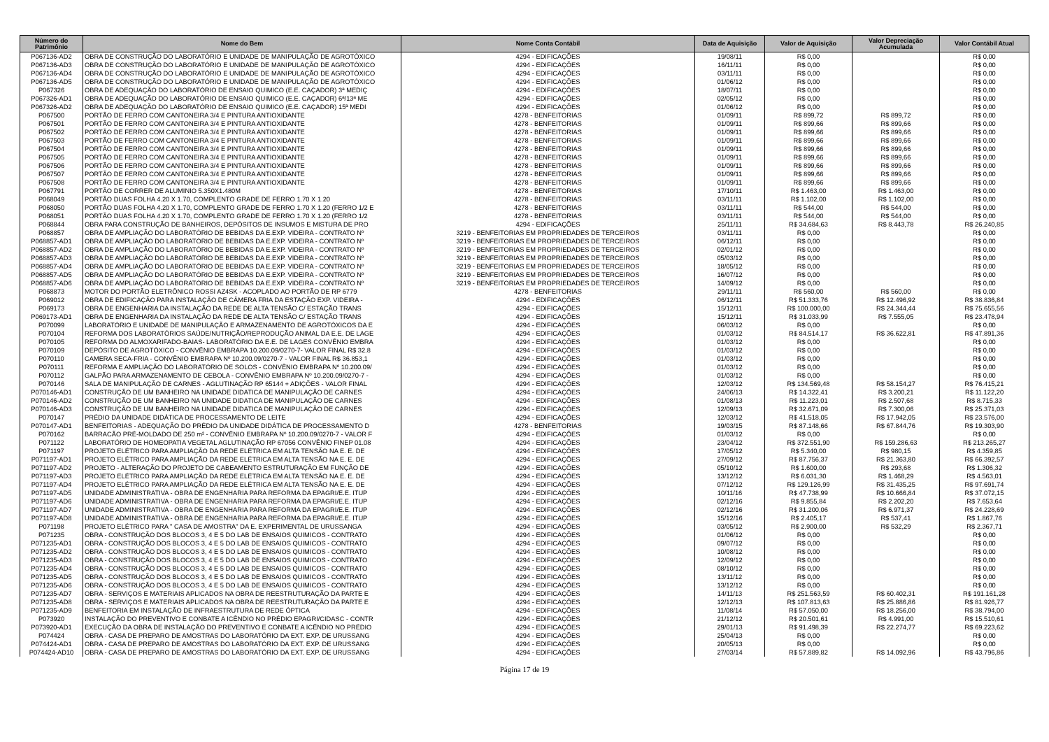| Número do Patrimônio | Nome do Bem | Nome Conta Contábil | Data de Aquisição | Valor de Aquisição | Valor Depreciação Acumulada | Valor Contábil Atual |
| --- | --- | --- | --- | --- | --- | --- |
| P067136-AD2 | OBRA DE CONSTRUÇÃO DO LABORATÓRIO E UNIDADE DE MANIPULAÇÃO DE AGROTÓXICO | 4294 - EDIFICAÇÕES | 19/08/11 | R$ 0,00 | | R$ 0,00 |
| P067136-AD3 | OBRA DE CONSTRUÇÃO DO LABORATÓRIO E UNIDADE DE MANIPULAÇÃO DE AGROTÓXICO | 4294 - EDIFICAÇÕES | 16/11/11 | R$ 0,00 | | R$ 0,00 |
| P067136-AD4 | OBRA DE CONSTRUÇÃO DO LABORATÓRIO E UNIDADE DE MANIPULAÇÃO DE AGROTÓXICO | 4294 - EDIFICAÇÕES | 03/11/11 | R$ 0,00 | | R$ 0,00 |
| P067136-AD5 | OBRA DE CONSTRUÇÃO DO LABORATÓRIO E UNIDADE DE MANIPULAÇÃO DE AGROTÓXICO | 4294 - EDIFICAÇÕES | 01/06/12 | R$ 0,00 | | R$ 0,00 |
| P067326 | OBRA DE ADEQUAÇÃO DO LABORATÓRIO DE ENSAIO QUIMICO (E.E. CAÇADOR) 3ª MEDIÇ | 4294 - EDIFICAÇÕES | 18/07/11 | R$ 0,00 | | R$ 0,00 |
| P067326-AD1 | OBRA DE ADEQUAÇÃO DO LABORATÓRIO DE ENSAIO QUIMICO (E.E. CAÇADOR) 6ª/13ª ME | 4294 - EDIFICAÇÕES | 02/05/12 | R$ 0,00 | | R$ 0,00 |
| P067326-AD2 | OBRA DE ADEQUAÇÃO DO LABORATÓRIO DE ENSAIO QUIMICO (E.E. CAÇADOR) 15ª MEDI | 4294 - EDIFICAÇÕES | 01/06/12 | R$ 0,00 | | R$ 0,00 |
| P067500 | PORTÃO DE FERRO COM CANTONEIRA 3/4 E PINTURA ANTIOXIDANTE | 4278 - BENFEITORIAS | 01/09/11 | R$ 899,72 | R$ 899,72 | R$ 0,00 |
| P067501 | PORTÃO DE FERRO COM CANTONEIRA 3/4 E PINTURA ANTIOXIDANTE | 4278 - BENFEITORIAS | 01/09/11 | R$ 899,66 | R$ 899,66 | R$ 0,00 |
| P067502 | PORTÃO DE FERRO COM CANTONEIRA 3/4 E PINTURA ANTIOXIDANTE | 4278 - BENFEITORIAS | 01/09/11 | R$ 899,66 | R$ 899,66 | R$ 0,00 |
| P067503 | PORTÃO DE FERRO COM CANTONEIRA 3/4 E PINTURA ANTIOXIDANTE | 4278 - BENFEITORIAS | 01/09/11 | R$ 899,66 | R$ 899,66 | R$ 0,00 |
| P067504 | PORTÃO DE FERRO COM CANTONEIRA 3/4 E PINTURA ANTIOXIDANTE | 4278 - BENFEITORIAS | 01/09/11 | R$ 899,66 | R$ 899,66 | R$ 0,00 |
| P067505 | PORTÃO DE FERRO COM CANTONEIRA 3/4 E PINTURA ANTIOXIDANTE | 4278 - BENFEITORIAS | 01/09/11 | R$ 899,66 | R$ 899,66 | R$ 0,00 |
| P067506 | PORTÃO DE FERRO COM CANTONEIRA 3/4 E PINTURA ANTIOXIDANTE | 4278 - BENFEITORIAS | 01/09/11 | R$ 899,66 | R$ 899,66 | R$ 0,00 |
| P067507 | PORTÃO DE FERRO COM CANTONEIRA 3/4 E PINTURA ANTIOXIDANTE | 4278 - BENFEITORIAS | 01/09/11 | R$ 899,66 | R$ 899,66 | R$ 0,00 |
| P067508 | PORTÃO DE FERRO COM CANTONEIRA 3/4 E PINTURA ANTIOXIDANTE | 4278 - BENFEITORIAS | 01/09/11 | R$ 899,66 | R$ 899,66 | R$ 0,00 |
| P067791 | PORTÃO DE CORRER DE ALUMINIO 5.350X1.480M | 4278 - BENFEITORIAS | 17/10/11 | R$ 1.463,00 | R$ 1.463,00 | R$ 0,00 |
| P068049 | PORTÃO DUAS FOLHA 4.20 X 1.70, COMPLENTO GRADE DE FERRO 1.70 X 1.20 | 4278 - BENFEITORIAS | 03/11/11 | R$ 1.102,00 | R$ 1.102,00 | R$ 0,00 |
| P068050 | PORTÃO DUAS FOLHA 4.20 X 1.70, COMPLENTO GRADE DE FERRO 1.70 X 1.20 (FERRO 1/2 E | 4278 - BENFEITORIAS | 03/11/11 | R$ 544,00 | R$ 544,00 | R$ 0,00 |
| P068051 | PORTÃO DUAS FOLHA 4.20 X 1.70, COMPLENTO GRADE DE FERRO 1.70 X 1.20 (FERRO 1/2 | 4278 - BENFEITORIAS | 03/11/11 | R$ 544,00 | R$ 544,00 | R$ 0,00 |
| P068844 | OBRA PARA CONSTRUÇÃO DE BANHEIROS, DEPÓSITOS DE INSUMOS E MISTURA DE PRO | 4294 - EDIFICAÇÕES | 25/11/11 | R$ 34.684,63 | R$ 8.443,78 | R$ 26.240,85 |
| P068857 | OBRA DE AMPLIAÇÃO DO LABORATÓRIO DE BEBIDAS DA E.EXP. VIDEIRA - CONTRATO Nº | 3219 - BENFEITORIAS EM PROPRIEDADES DE TERCEIROS | 03/11/11 | R$ 0,00 | | R$ 0,00 |
| P068857-AD1 | OBRA DE AMPLIAÇÃO DO LABORATÓRIO DE BEBIDAS DA E.EXP. VIDEIRA - CONTRATO Nº | 3219 - BENFEITORIAS EM PROPRIEDADES DE TERCEIROS | 06/12/11 | R$ 0,00 | | R$ 0,00 |
| P068857-AD2 | OBRA DE AMPLIAÇÃO DO LABORATÓRIO DE BEBIDAS DA E.EXP. VIDEIRA - CONTRATO Nº | 3219 - BENFEITORIAS EM PROPRIEDADES DE TERCEIROS | 02/01/12 | R$ 0,00 | | R$ 0,00 |
| P068857-AD3 | OBRA DE AMPLIAÇÃO DO LABORATÓRIO DE BEBIDAS DA E.EXP. VIDEIRA - CONTRATO Nº | 3219 - BENFEITORIAS EM PROPRIEDADES DE TERCEIROS | 05/03/12 | R$ 0,00 | | R$ 0,00 |
| P068857-AD4 | OBRA DE AMPLIAÇÃO DO LABORATÓRIO DE BEBIDAS DA E.EXP. VIDEIRA - CONTRATO Nº | 3219 - BENFEITORIAS EM PROPRIEDADES DE TERCEIROS | 18/05/12 | R$ 0,00 | | R$ 0,00 |
| P068857-AD5 | OBRA DE AMPLIAÇÃO DO LABORATÓRIO DE BEBIDAS DA E.EXP. VIDEIRA - CONTRATO Nº | 3219 - BENFEITORIAS EM PROPRIEDADES DE TERCEIROS | 16/07/12 | R$ 0,00 | | R$ 0,00 |
| P068857-AD6 | OBRA DE AMPLIAÇÃO DO LABORATÓRIO DE BEBIDAS DA E.EXP. VIDEIRA - CONTRATO Nº | 3219 - BENFEITORIAS EM PROPRIEDADES DE TERCEIROS | 14/09/12 | R$ 0,00 | | R$ 0,00 |
| P068873 | MOTOR DO PORTÃO ELETRÔNICO ROSSI AZ4SK - ACOPLADO AO PORTÃO DE RP 6779 | 4278 - BENFEITORIAS | 29/11/11 | R$ 560,00 | R$ 560,00 | R$ 0,00 |
| P069012 | OBRA DE EDIFICAÇÃO PARA INSTALAÇÃO DE CÂMERA FRIA DA ESTAÇÃO EXP. VIDEIRA - | 4294 - EDIFICAÇÕES | 06/12/11 | R$ 51.333,76 | R$ 12.496,92 | R$ 38.836,84 |
| P069173 | OBRA DE ENGENHARIA DA INSTALAÇÃO DA REDE DE ALTA TENSÃO C/ ESTAÇÃO TRANS | 4294 - EDIFICAÇÕES | 15/12/11 | R$ 100.000,00 | R$ 24.344,44 | R$ 75.655,56 |
| P069173-AD1 | OBRA DE ENGENHARIA DA INSTALAÇÃO DA REDE DE ALTA TENSÃO C/ ESTAÇÃO TRANS | 4294 - EDIFICAÇÕES | 15/12/11 | R$ 31.033,99 | R$ 7.555,05 | R$ 23.478,94 |
| P070099 | LABORATÓRIO E UNIDADE DE MANIPULAÇÃO E ARMAZENAMENTO DE AGROTÓXICOS DA E | 4294 - EDIFICAÇÕES | 06/03/12 | R$ 0,00 | | R$ 0,00 |
| P070104 | REFORMA DOS LABORATÓRIOS SAÚDE/NUTRIÇÃO/REPRODUÇÃO ANIMAL DA E.E. DE LAGE | 4294 - EDIFICAÇÕES | 01/03/12 | R$ 84.514,17 | R$ 36.622,81 | R$ 47.891,36 |
| P070105 | REFORMA DO ALMOXARIFADO-BAIAS- LABORATÓRIO DA E.E. DE LAGES CONVÊNIO EMBRA | 4294 - EDIFICAÇÕES | 01/03/12 | R$ 0,00 | | R$ 0,00 |
| P070109 | DEPÓSITO DE AGROTÓXICO - CONVÊNIO EMBRAPA 10.200.09/0270-7- VALOR FINAL R$ 32.8 | 4294 - EDIFICAÇÕES | 01/03/12 | R$ 0,00 | | R$ 0,00 |
| P070110 | CAMERA SECA-FRIA - CONVÊNIO EMBRAPA Nº 10.200.09/0270-7 - VALOR FINAL R$ 36.853,1 | 4294 - EDIFICAÇÕES | 01/03/12 | R$ 0,00 | | R$ 0,00 |
| P070111 | REFORMA E AMPLIAÇÃO DO LABORATÓRIO DE SOLOS - CONVÊNIO EMBRAPA Nº 10.200.09/ | 4294 - EDIFICAÇÕES | 01/03/12 | R$ 0,00 | | R$ 0,00 |
| P070112 | GALPÃO PARA ARMAZENAMENTO DE CEBOLA - CONVÊNIO EMBRAPA Nº 10.200.09/0270-7 - | 4294 - EDIFICAÇÕES | 01/03/12 | R$ 0,00 | | R$ 0,00 |
| P070146 | SALA DE MANIPULAÇÃO DE CARNES - AGLUTINAÇÃO RP 65144 + ADIÇÕES - VALOR FINAL | 4294 - EDIFICAÇÕES | 12/03/12 | R$ 134.569,48 | R$ 58.154,27 | R$ 76.415,21 |
| P070146-AD1 | CONSTRUÇÃO DE UM BANHEIRO NA UNIDADE DIDATICA DE MANIPULAÇÃO DE CARNES | 4294 - EDIFICAÇÕES | 24/06/13 | R$ 14.322,41 | R$ 3.200,21 | R$ 11.122,20 |
| P070146-AD2 | CONSTRUÇÃO DE UM BANHEIRO NA UNIDADE DIDATICA DE MANIPULAÇÃO DE CARNES | 4294 - EDIFICAÇÕES | 01/08/13 | R$ 11.223,01 | R$ 2.507,68 | R$ 8.715,33 |
| P070146-AD3 | CONSTRUÇÃO DE UM BANHEIRO NA UNIDADE DIDATICA DE MANIPULAÇÃO DE CARNES | 4294 - EDIFICAÇÕES | 12/09/13 | R$ 32.671,09 | R$ 7.300,06 | R$ 25.371,03 |
| P070147 | PRÉDIO DA UNIDADE DIDÁTICA DE PROCESSAMENTO DE LEITE | 4294 - EDIFICAÇÕES | 12/03/12 | R$ 41.518,05 | R$ 17.942,05 | R$ 23.576,00 |
| P070147-AD1 | BENFEITORIAS - ADEQUAÇÃO DO PRÉDIO DA UNIDADE DIDÁTICA DE PROCESSAMENTO D | 4278 - BENFEITORIAS | 19/03/15 | R$ 87.148,66 | R$ 67.844,76 | R$ 19.303,90 |
| P070162 | BARRACÃO PRÉ-MOLDADO DE 250 m² - CONVÊNIO EMBRAPA Nº 10.200.09/0270-7 - VALOR F | 4294 - EDIFICAÇÕES | 01/03/12 | R$ 0,00 | | R$ 0,00 |
| P071122 | LABORATÓRIO DE HOMEOPATIA VEGETAL AGLUTINAÇÃO RP 67056 CONVÊNIO FINEP 01.08 | 4294 - EDIFICAÇÕES | 23/04/12 | R$ 372.551,90 | R$ 159.286,63 | R$ 213.265,27 |
| P071197 | PROJETO ELÉTRICO PARA AMPLIAÇÃO DA REDE ELÉTRICA EM ALTA TENSÃO NA E. E. DE | 4294 - EDIFICAÇÕES | 17/05/12 | R$ 5.340,00 | R$ 980,15 | R$ 4.359,85 |
| P071197-AD1 | PROJETO ELÉTRICO PARA AMPLIAÇÃO DA REDE ELÉTRICA EM ALTA TENSÃO NA E. E. DE | 4294 - EDIFICAÇÕES | 27/09/12 | R$ 87.756,37 | R$ 21.363,80 | R$ 66.392,57 |
| P071197-AD2 | PROJETO - ALTERAÇÃO DO PROJETO DE CABEAMENTO ESTRUTURAÇÃO EM FUNÇÃO DE | 4294 - EDIFICAÇÕES | 05/10/12 | R$ 1.600,00 | R$ 293,68 | R$ 1.306,32 |
| P071197-AD3 | PROJETO ELÉTRICO PARA AMPLIAÇÃO DA REDE ELÉTRICA EM ALTA TENSÃO NA E. E. DE | 4294 - EDIFICAÇÕES | 13/12/12 | R$ 6.031,30 | R$ 1.468,29 | R$ 4.563,01 |
| P071197-AD4 | PROJETO ELÉTRICO PARA AMPLIAÇÃO DA REDE ELÉTRICA EM ALTA TENSÃO NA E. E. DE | 4294 - EDIFICAÇÕES | 07/12/12 | R$ 129.126,99 | R$ 31.435,25 | R$ 97.691,74 |
| P071197-AD5 | UNIDADE ADMINISTRATIVA - OBRA DE ENGENHARIA PARA REFORMA DA EPAGRI/E.E. ITUP | 4294 - EDIFICAÇÕES | 10/11/16 | R$ 47.738,99 | R$ 10.666,84 | R$ 37.072,15 |
| P071197-AD6 | UNIDADE ADMINISTRATIVA - OBRA DE ENGENHARIA PARA REFORMA DA EPAGRI/E.E. ITUP | 4294 - EDIFICAÇÕES | 02/12/16 | R$ 9.855,84 | R$ 2.202,20 | R$ 7.653,64 |
| P071197-AD7 | UNIDADE ADMINISTRATIVA - OBRA DE ENGENHARIA PARA REFORMA DA EPAGRI/E.E. ITUP | 4294 - EDIFICAÇÕES | 02/12/16 | R$ 31.200,06 | R$ 6.971,37 | R$ 24.228,69 |
| P071197-AD8 | UNIDADE ADMINISTRATIVA - OBRA DE ENGENHARIA PARA REFORMA DA EPAGRI/E.E. ITUP | 4294 - EDIFICAÇÕES | 15/12/16 | R$ 2.405,17 | R$ 537,41 | R$ 1.867,76 |
| P071198 | PROJETO ELÉTRICO PARA " CASA DE AMOSTRA" DA E. EXPERIMENTAL DE URUSSANGA | 4294 - EDIFICAÇÕES | 03/05/12 | R$ 2.900,00 | R$ 532,29 | R$ 2.367,71 |
| P071235 | OBRA - CONSTRUÇÃO DOS BLOCOS 3, 4 E 5 DO LAB DE ENSAIOS QUIMICOS - CONTRATO | 4294 - EDIFICAÇÕES | 01/06/12 | R$ 0,00 | | R$ 0,00 |
| P071235-AD1 | OBRA - CONSTRUÇÃO DOS BLOCOS 3, 4 E 5 DO LAB DE ENSAIOS QUIMICOS - CONTRATO | 4294 - EDIFICAÇÕES | 09/07/12 | R$ 0,00 | | R$ 0,00 |
| P071235-AD2 | OBRA - CONSTRUÇÃO DOS BLOCOS 3, 4 E 5 DO LAB DE ENSAIOS QUIMICOS - CONTRATO | 4294 - EDIFICAÇÕES | 10/08/12 | R$ 0,00 | | R$ 0,00 |
| P071235-AD3 | OBRA - CONSTRUÇÃO DOS BLOCOS 3, 4 E 5 DO LAB DE ENSAIOS QUIMICOS - CONTRATO | 4294 - EDIFICAÇÕES | 12/09/12 | R$ 0,00 | | R$ 0,00 |
| P071235-AD4 | OBRA - CONSTRUÇÃO DOS BLOCOS 3, 4 E 5 DO LAB DE ENSAIOS QUIMICOS - CONTRATO | 4294 - EDIFICAÇÕES | 08/10/12 | R$ 0,00 | | R$ 0,00 |
| P071235-AD5 | OBRA - CONSTRUÇÃO DOS BLOCOS 3, 4 E 5 DO LAB DE ENSAIOS QUIMICOS - CONTRATO | 4294 - EDIFICAÇÕES | 13/11/12 | R$ 0,00 | | R$ 0,00 |
| P071235-AD6 | OBRA - CONSTRUÇÃO DOS BLOCOS 3, 4 E 5 DO LAB DE ENSAIOS QUIMICOS - CONTRATO | 4294 - EDIFICAÇÕES | 13/12/12 | R$ 0,00 | | R$ 0,00 |
| P071235-AD7 | OBRA - SERVIÇOS E MATERIAIS APLICADOS NA OBRA DE REESTRUTURAÇÃO DA PARTE E | 4294 - EDIFICAÇÕES | 14/11/13 | R$ 251.563,59 | R$ 60.402,31 | R$ 191.161,28 |
| P071235-AD8 | OBRA - SERVIÇOS E MATERIAIS APLICADOS NA OBRA DE REESTRUTURAÇÃO DA PARTE E | 4294 - EDIFICAÇÕES | 12/12/13 | R$ 107.813,63 | R$ 25.886,86 | R$ 81.926,77 |
| P071235-AD9 | BENFEITORIA EM INSTALAÇÃO DE INFRAESTRUTURA DE REDE ÓPTICA | 4294 - EDIFICAÇÕES | 11/08/14 | R$ 57.050,00 | R$ 18.256,00 | R$ 38.794,00 |
| P073920 | INSTALAÇÃO DO PREVENTIVO E CONBATE A ICÊNDIO NO PRÉDIO EPAGRI/CIDASC - CONTR | 4294 - EDIFICAÇÕES | 21/12/12 | R$ 20.501,61 | R$ 4.991,00 | R$ 15.510,61 |
| P073920-AD1 | EXECUÇÃO DA OBRA DE INSTALAÇÃO DO PREVENTIVO E CONBATE A ICÊNDIO NO PRÉDIO | 4294 - EDIFICAÇÕES | 29/01/13 | R$ 91.498,39 | R$ 22.274,77 | R$ 69.223,62 |
| P074424 | OBRA - CASA DE PREPARO DE AMOSTRAS DO LABORATÓRIO DA EXT. EXP. DE URUSSANG | 4294 - EDIFICAÇÕES | 25/04/13 | R$ 0,00 | | R$ 0,00 |
| P074424-AD1 | OBRA - CASA DE PREPARO DE AMOSTRAS DO LABORATÓRIO DA EXT. EXP. DE URUSSANG | 4294 - EDIFICAÇÕES | 20/05/13 | R$ 0,00 | | R$ 0,00 |
| P074424-AD10 | OBRA - CASA DE PREPARO DE AMOSTRAS DO LABORATÓRIO DA EXT. EXP. DE URUSSANG | 4294 - EDIFICAÇÕES | 27/03/14 | R$ 57.889,82 | R$ 14.092,96 | R$ 43.796,86 |
Página 17 de 19